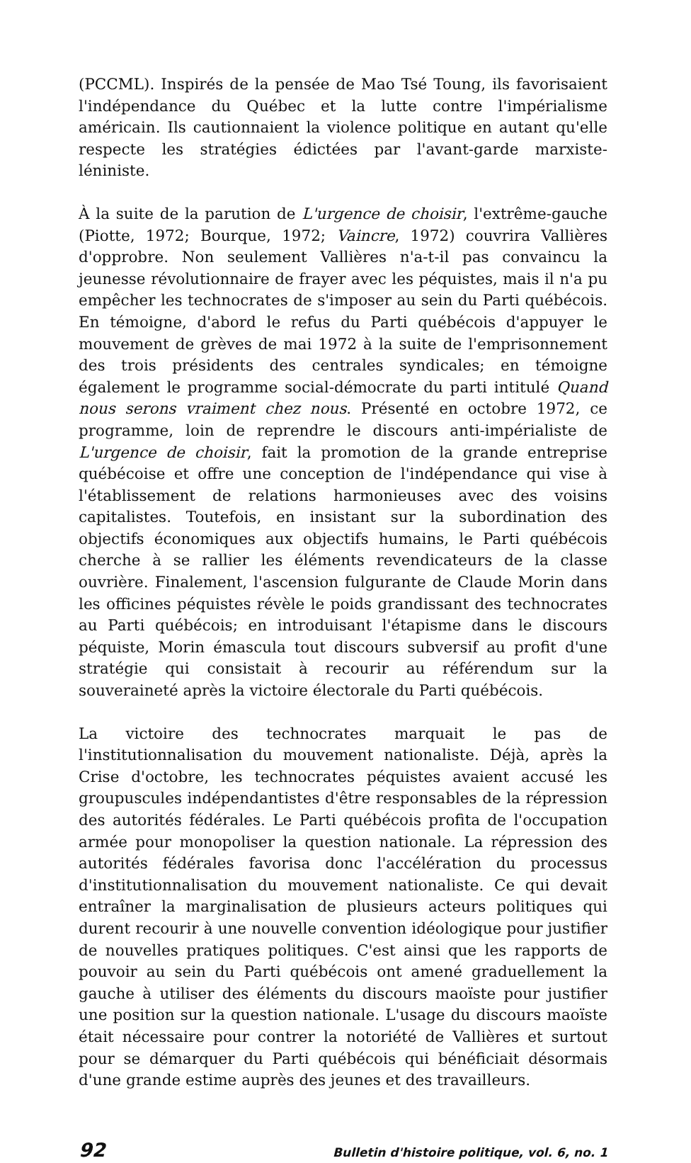(PCCML). Inspirés de la pensée de Mao Tsé Toung, ils favorisaient l'indépendance du Québec et la lutte contre l'impérialisme américain. Ils cautionnaient la violence politique en autant qu'elle respecte les stratégies édictées par l'avant-garde marxiste-léniniste.
À la suite de la parution de L'urgence de choisir, l'extrême-gauche (Piotte, 1972; Bourque, 1972; Vaincre, 1972) couvrira Vallières d'opprobre. Non seulement Vallières n'a-t-il pas convaincu la jeunesse révolutionnaire de frayer avec les péquistes, mais il n'a pu empêcher les technocrates de s'imposer au sein du Parti québécois. En témoigne, d'abord le refus du Parti québécois d'appuyer le mouvement de grèves de mai 1972 à la suite de l'emprisonnement des trois présidents des centrales syndicales; en témoigne également le programme social-démocrate du parti intitulé Quand nous serons vraiment chez nous. Présenté en octobre 1972, ce programme, loin de reprendre le discours anti-impérialiste de L'urgence de choisir, fait la promotion de la grande entreprise québécoise et offre une conception de l'indépendance qui vise à l'établissement de relations harmonieuses avec des voisins capitalistes. Toutefois, en insistant sur la subordination des objectifs économiques aux objectifs humains, le Parti québécois cherche à se rallier les éléments revendicateurs de la classe ouvrière. Finalement, l'ascension fulgurante de Claude Morin dans les officines péquistes révèle le poids grandissant des technocrates au Parti québécois; en introduisant l'étapisme dans le discours péquiste, Morin émascula tout discours subversif au profit d'une stratégie qui consistait à recourir au référendum sur la souveraineté après la victoire électorale du Parti québécois.
La victoire des technocrates marquait le pas de l'institutionnalisation du mouvement nationaliste. Déjà, après la Crise d'octobre, les technocrates péquistes avaient accusé les groupuscules indépendantistes d'être responsables de la répression des autorités fédérales. Le Parti québécois profita de l'occupation armée pour monopoliser la question nationale. La répression des autorités fédérales favorisa donc l'accélération du processus d'institutionnalisation du mouvement nationaliste. Ce qui devait entraîner la marginalisation de plusieurs acteurs politiques qui durent recourir à une nouvelle convention idéologique pour justifier de nouvelles pratiques politiques. C'est ainsi que les rapports de pouvoir au sein du Parti québécois ont amené graduellement la gauche à utiliser des éléments du discours maoïste pour justifier une position sur la question nationale. L'usage du discours maoïste était nécessaire pour contrer la notoriété de Vallières et surtout pour se démarquer du Parti québécois qui bénéficiait désormais d'une grande estime auprès des jeunes et des travailleurs.
92 Bulletin d'histoire politique, vol. 6, no. 1